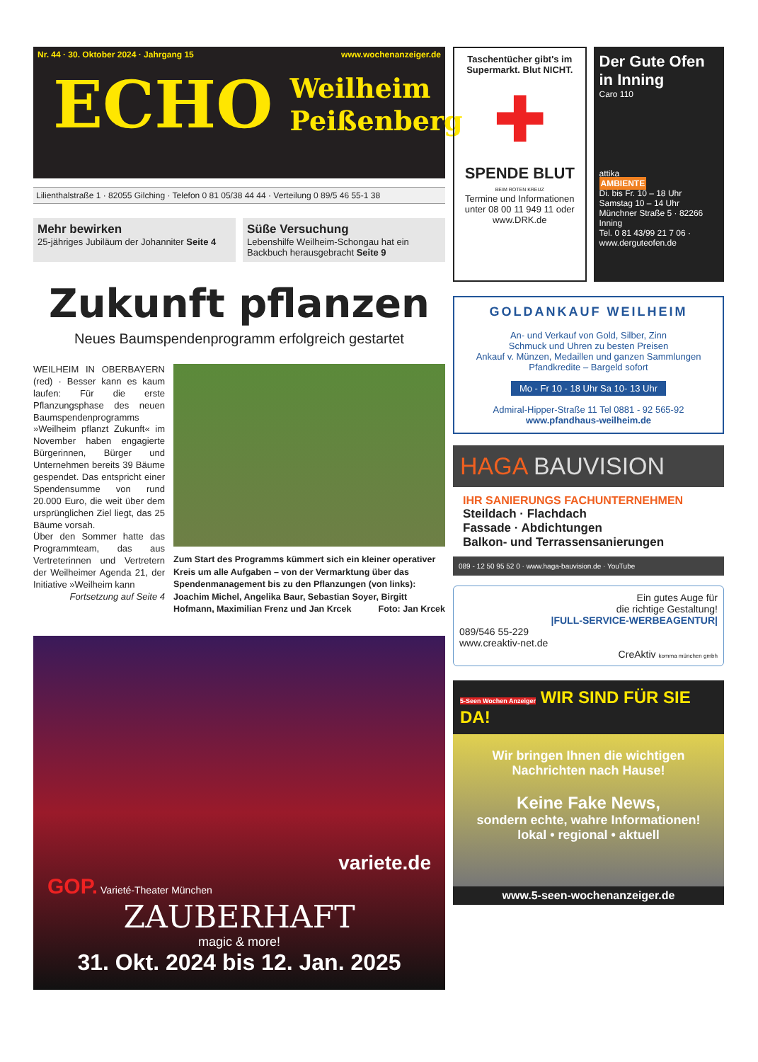Nr. 44 · 30. Oktober 2024 · Jahrgang 15 www.wochenanzeiger.de
ECHO Weilheim
Peißenberg
Lilienthalstraße 1 · 82055 Gilching · Telefon 0 81 05/38 44 44 · Verteilung 0 89/5 46 55-1 38
Mehr bewirken
25-jähriges Jubiläum der Johanniter Seite 4
Süße Versuchung
Lebenshilfe Weilheim-Schongau hat ein Backbuch herausgebracht Seite 9
Zukunft pflanzen
Neues Baumspendenprogramm erfolgreich gestartet
WEILHEIM IN OBERBAYERN (red) · Besser kann es kaum laufen: Für die erste Pflanzungsphase des neuen Baumspendenprogramms »Weilheim pflanzt Zukunft« im November haben engagierte Bürgerinnen, Bürger und Unternehmen bereits 39 Bäume gespendet. Das entspricht einer Spendensumme von rund 20.000 Euro, die weit über dem ursprünglichen Ziel liegt, das 25 Bäume vorsah.
Über den Sommer hatte das Programmteam, das aus Vertreterinnen und Vertretern der Weilheimer Agenda 21, der Initiative »Weilheim kann
Fortsetzung auf Seite 4
Zum Start des Programms kümmert sich ein kleiner operativer Kreis um alle Aufgaben – von der Vermarktung über das Spendenmanagement bis zu den Pflanzungen (von links): Joachim Michel, Angelika Baur, Sebastian Soyer, Birgitt Hofmann, Maximilian Frenz und Jan Krcek Foto: Jan Krcek
variete.de
GOP. Varieté-Theater München
ZAUBERHAFT
magic & more!
31. Okt. 2024 bis 12. Jan. 2025
Taschentücher gibt's im Supermarkt. Blut NICHT.
✚
SPENDE BLUT
BEIM ROTEN KREUZ
Termine und Informationen unter 08 00 11 949 11 oder www.DRK.de
Der Gute Ofen in Inning
Caro 110
attika
AMBIENTE
Di. bis Fr. 10 – 18 Uhr
Samstag 10 – 14 Uhr
Münchner Straße 5 · 82266 Inning
Tel. 0 81 43/99 21 7 06 · www.derguteofen.de
GOLDANKAUF WEILHEIM
An- und Verkauf von Gold, Silber, Zinn
Schmuck und Uhren zu besten Preisen
Ankauf v. Münzen, Medaillen und ganzen Sammlungen
Pfandkredite – Bargeld sofort
Mo - Fr 10 - 18 Uhr Sa 10- 13 Uhr
Admiral-Hipper-Straße 11 Tel 0881 - 92 565-92
www.pfandhaus-weilheim.de
HAGA BAUVISION
IHR SANIERUNGS FACHUNTERNEHMEN
Steildach · Flachdach
Fassade · Abdichtungen
Balkon- und Terrassensanierungen
089 - 12 50 95 52 0 · www.haga-bauvision.de · YouTube
Ein gutes Auge für
die richtige Gestaltung!
|FULL-SERVICE-WERBEAGENTUR|
089/546 55-229
www.creaktiv-net.de
CreAktiv komma münchen gmbh
5-Seen Wochen Anzeiger WIR SIND FÜR SIE DA!
Wir bringen Ihnen die wichtigen Nachrichten nach Hause!
Keine Fake News,
sondern echte, wahre Informationen!
lokal • regional • aktuell
www.5-seen-wochenanzeiger.de